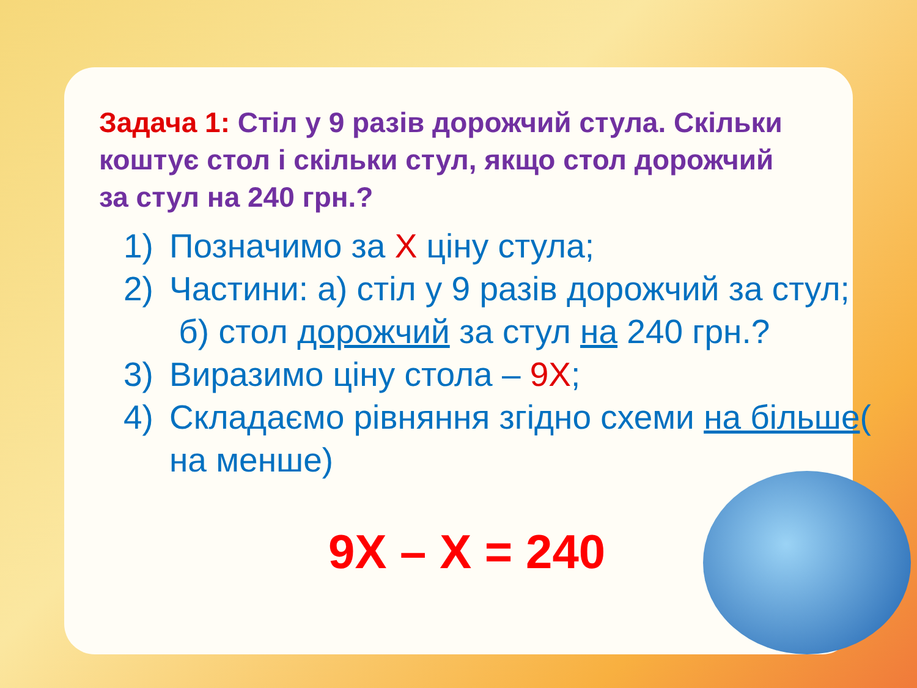Задача 1: Стіл у 9 разів дорожчий стула. Скільки коштує стол і скільки стул, якщо стол дорожчий за стул на 240 грн.?
1) Позначимо за X ціну стула;
2) Частини: а) стіл у 9 разів дорожчий за стул;
б) стол дорожчий за стул на 240 грн.?
3) Виразимо ціну стола – 9X;
4) Складаємо рівняння згідно схеми на більше( на менше)
9X – X = 240